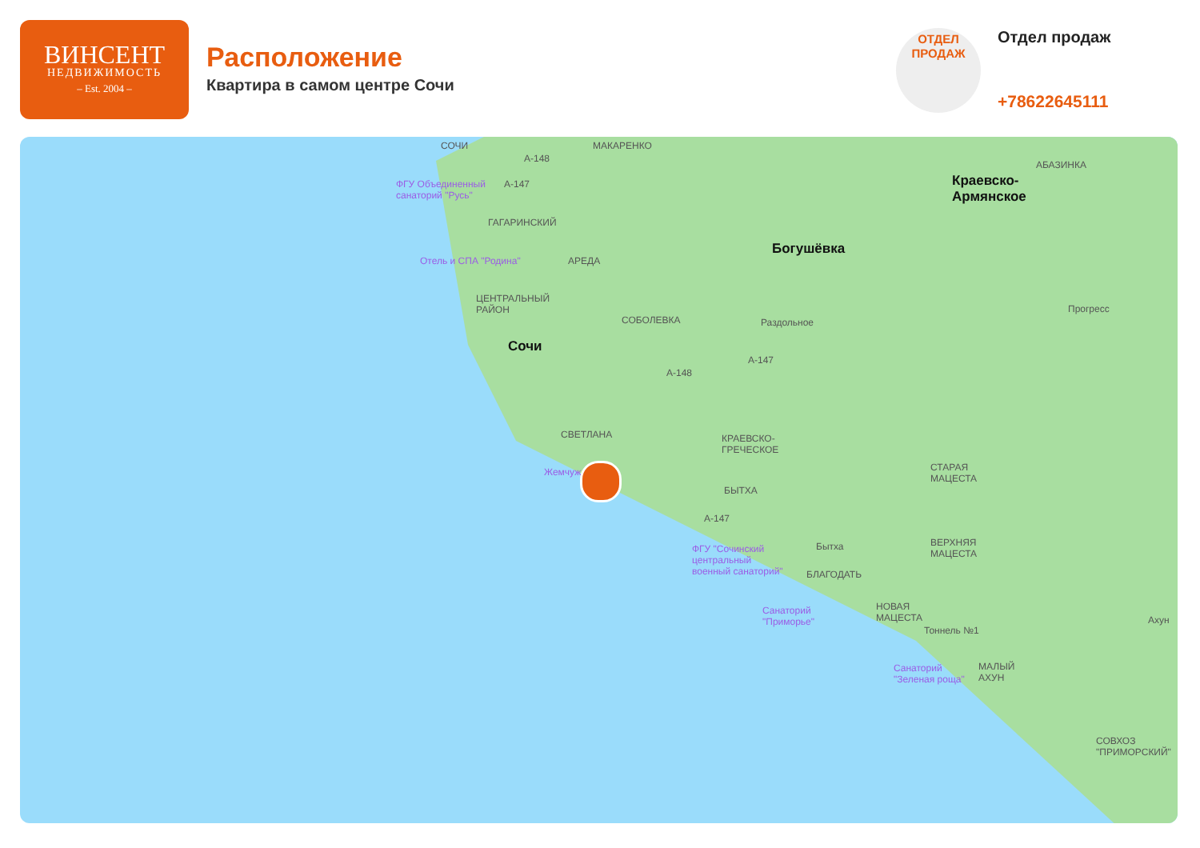ВИНСЕНТ
НЕДВИЖИМОСТЬ
– Est. 2004 –
Расположение
Квартира в самом центре Сочи
ОТДЕЛ
ПРОДАЖ
Отдел продаж
+78622645111
СОЧИ МАКАРЕНКО
A-148
A-147 ФГУ Объединенный
санаторий "Русь"
ГАГАРИНСКИЙ
Богушёвка
Краевско-
Армянское
АБАЗИНКА
Отель и СПА "Родина" АРЕДА
ЦЕНТРАЛЬНЫЙ
РАЙОН
СОБОЛЕВКА Раздольное
Прогресс
Сочи
A-147
A-148
СВЕТЛАНА КРАЕВСКО-
ГРЕЧЕСКОЕ
СТАРАЯ
МАЦЕСТА
Жемчуж
БЫТХА
A-147
Бытха ФГУ "Сочинский
центральный
военный санаторий"
ВЕРХНЯЯ
МАЦЕСТА
БЛАГОДАТЬ
Санаторий
"Приморье"
НОВАЯ
МАЦЕСТА
Тоннель №1
Ахун
Санаторий
"Зеленая роща"
МАЛЫЙ
АХУН
СОВХОЗ
"ПРИМОРСКИЙ"